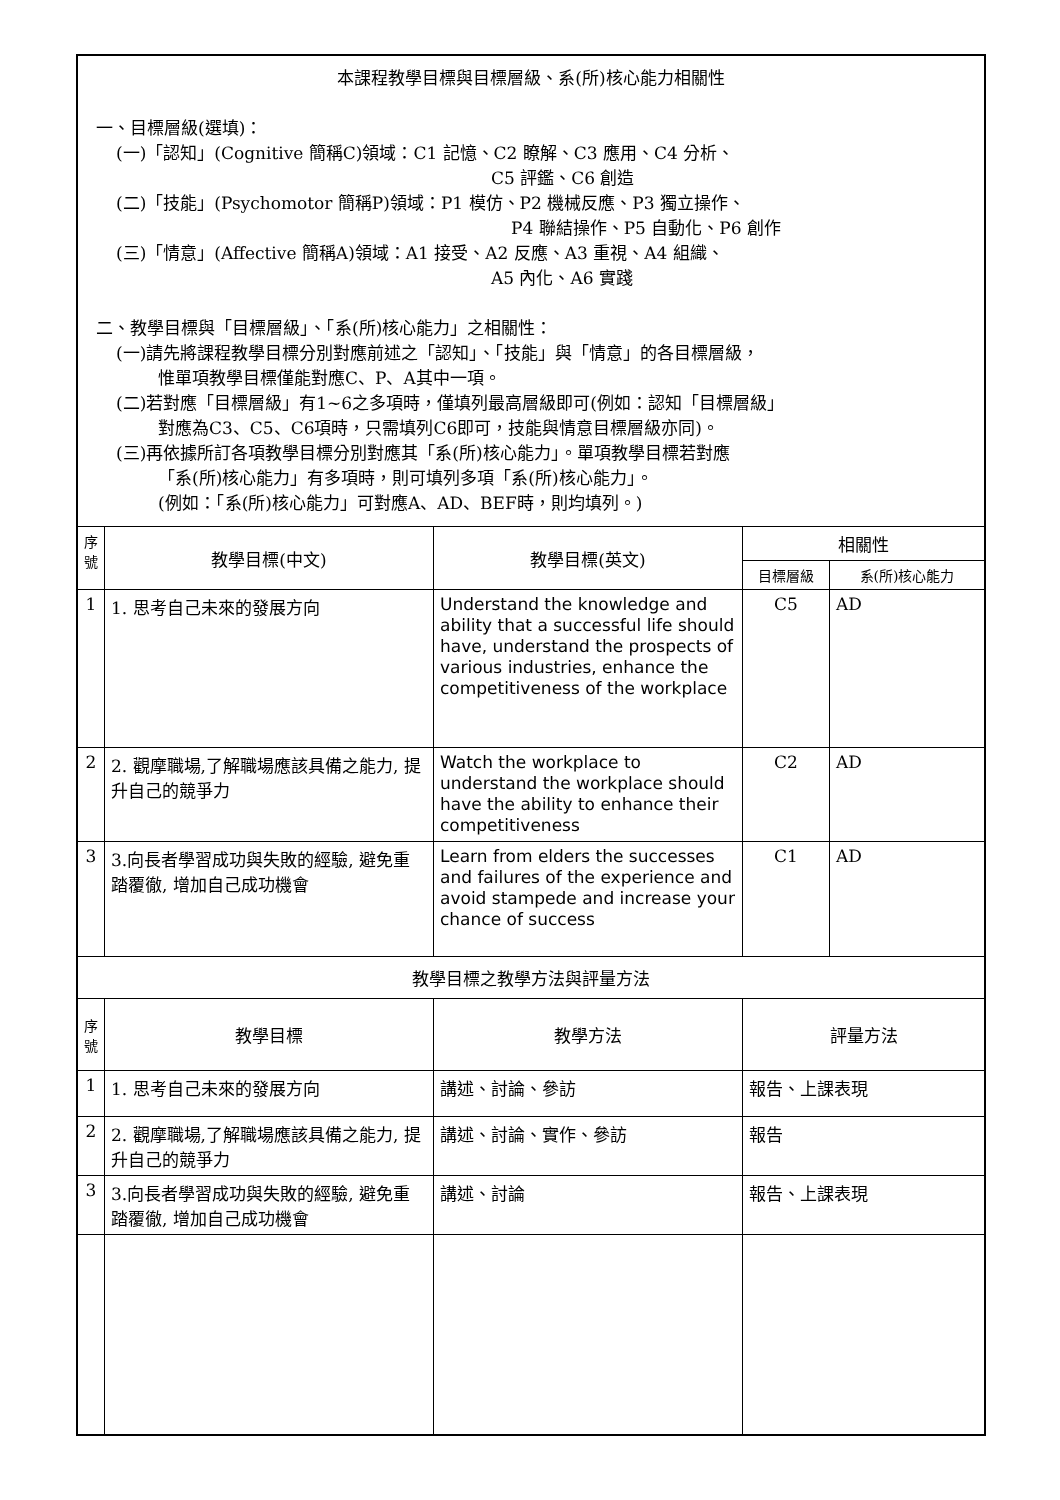| 本課程教學目標與目標層級、系(所)核心能力相關性 一、目標層級(選填)： (一)「認知」(Cognitive 簡稱C)領域：C1 記憶、C2 瞭解、C3 應用、C4 分析、 C5 評鑑、C6 創造 (二)「技能」(Psychomotor 簡稱P)領域：P1 模仿、P2 機械反應、P3 獨立操作、 P4 聯結操作、P5 自動化、P6 創作 (三)「情意」(Affective 簡稱A)領域：A1 接受、A2 反應、A3 重視、A4 組織、 A5 內化、A6 實踐 二、教學目標與「目標層級」、「系(所)核心能力」之相關性： (一)請先將課程教學目標分別對應前述之「認知」、「技能」與「情意」的各目標層級， 惟單項教學目標僅能對應C、P、A其中一項。 (二)若對應「目標層級」有1~6之多項時，僅填列最高層級即可(例如：認知「目標層級」 對應為C3、C5、C6項時，只需填列C6即可，技能與情意目標層級亦同)。 (三)再依據所訂各項教學目標分別對應其「系(所)核心能力」。單項教學目標若對應 「系(所)核心能力」有多項時，則可填列多項「系(所)核心能力」。 (例如：「系(所)核心能力」可對應A、AD、BEF時，則均填列。) | | | | |
| 序號 | 教學目標(中文) | 教學目標(英文) | 相關性 | |
| | | | 目標層級 | 系(所)核心能力 |
| 1 | 1. 思考自己未來的發展方向 | Understand the knowledge and ability that a successful life should have, understand the prospects of various industries, enhance the competitiveness of the workplace | C5 | AD |
| 2 | 2. 觀摩職場,了解職場應該具備之能力, 提升自己的競爭力 | Watch the workplace to understand the workplace should have the ability to enhance their competitiveness | C2 | AD |
| 3 | 3.向長者學習成功與失敗的經驗, 避免重踏覆徹, 增加自己成功機會 | Learn from elders the successes and failures of the experience and avoid stampede and increase your chance of success | C1 | AD |
| 教學目標之教學方法與評量方法 | | | | |
| 序號 | 教學目標 | 教學方法 | 評量方法 | |
| 1 | 1. 思考自己未來的發展方向 | 講述、討論、參訪 | 報告、上課表現 | |
| 2 | 2. 觀摩職場,了解職場應該具備之能力, 提升自己的競爭力 | 講述、討論、實作、參訪 | 報告 | |
| 3 | 3.向長者學習成功與失敗的經驗, 避免重踏覆徹, 增加自己成功機會 | 講述、討論 | 報告、上課表現 | |